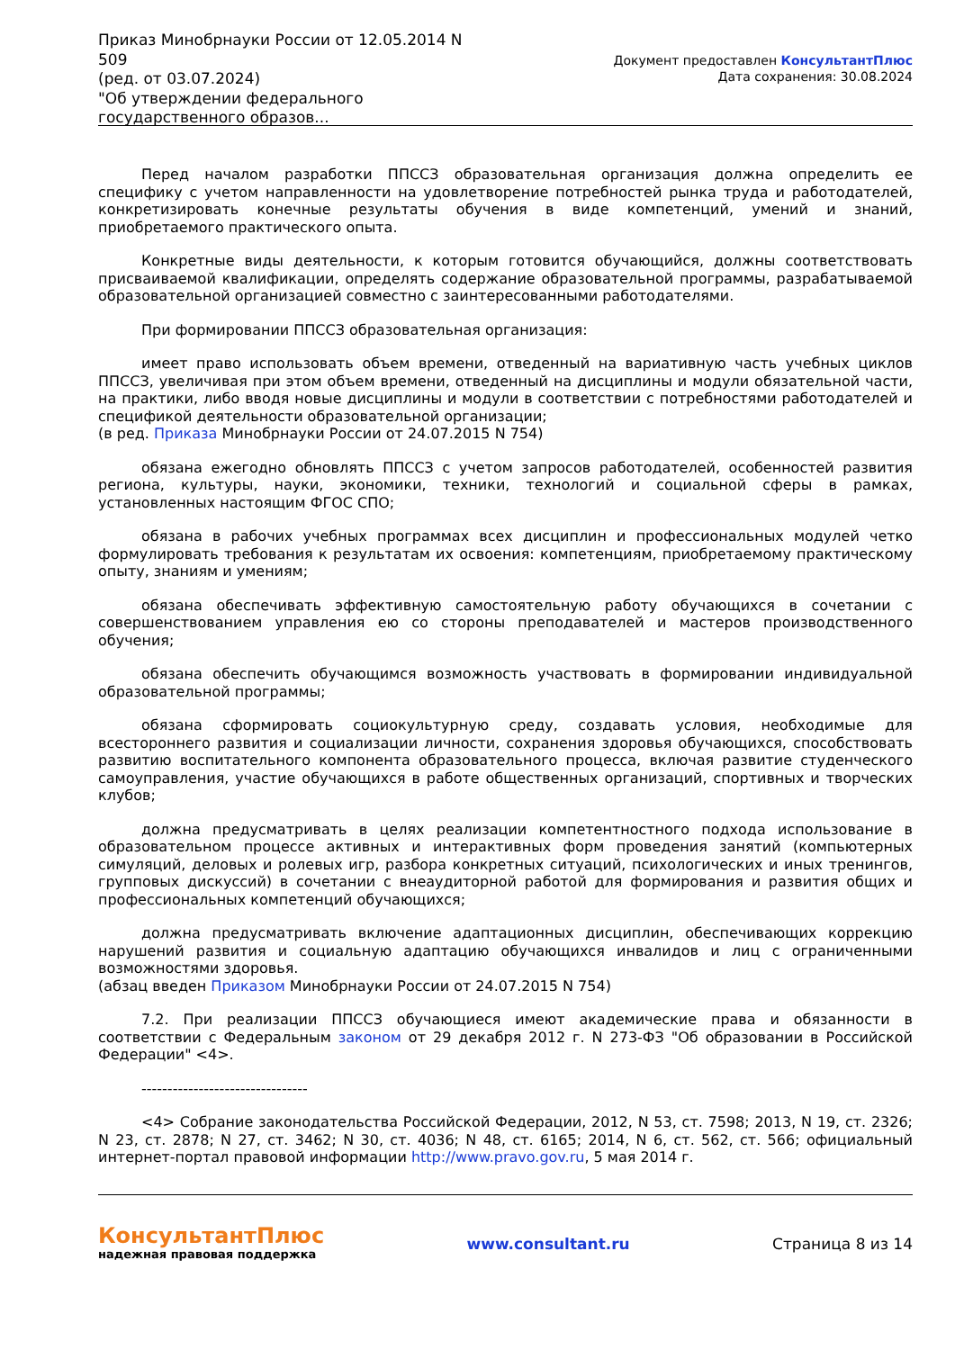Приказ Минобрнауки России от 12.05.2014 N 509
(ред. от 03.07.2024)
"Об утверждении федерального государственного образов...
Документ предоставлен КонсультантПлюс
Дата сохранения: 30.08.2024
Перед началом разработки ППССЗ образовательная организация должна определить ее специфику с учетом направленности на удовлетворение потребностей рынка труда и работодателей, конкретизировать конечные результаты обучения в виде компетенций, умений и знаний, приобретаемого практического опыта.
Конкретные виды деятельности, к которым готовится обучающийся, должны соответствовать присваиваемой квалификации, определять содержание образовательной программы, разрабатываемой образовательной организацией совместно с заинтересованными работодателями.
При формировании ППССЗ образовательная организация:
имеет право использовать объем времени, отведенный на вариативную часть учебных циклов ППССЗ, увеличивая при этом объем времени, отведенный на дисциплины и модули обязательной части, на практики, либо вводя новые дисциплины и модули в соответствии с потребностями работодателей и спецификой деятельности образовательной организации;
(в ред. Приказа Минобрнауки России от 24.07.2015 N 754)
обязана ежегодно обновлять ППССЗ с учетом запросов работодателей, особенностей развития региона, культуры, науки, экономики, техники, технологий и социальной сферы в рамках, установленных настоящим ФГОС СПО;
обязана в рабочих учебных программах всех дисциплин и профессиональных модулей четко формулировать требования к результатам их освоения: компетенциям, приобретаемому практическому опыту, знаниям и умениям;
обязана обеспечивать эффективную самостоятельную работу обучающихся в сочетании с совершенствованием управления ею со стороны преподавателей и мастеров производственного обучения;
обязана обеспечить обучающимся возможность участвовать в формировании индивидуальной образовательной программы;
обязана сформировать социокультурную среду, создавать условия, необходимые для всестороннего развития и социализации личности, сохранения здоровья обучающихся, способствовать развитию воспитательного компонента образовательного процесса, включая развитие студенческого самоуправления, участие обучающихся в работе общественных организаций, спортивных и творческих клубов;
должна предусматривать в целях реализации компетентностного подхода использование в образовательном процессе активных и интерактивных форм проведения занятий (компьютерных симуляций, деловых и ролевых игр, разбора конкретных ситуаций, психологических и иных тренингов, групповых дискуссий) в сочетании с внеаудиторной работой для формирования и развития общих и профессиональных компетенций обучающихся;
должна предусматривать включение адаптационных дисциплин, обеспечивающих коррекцию нарушений развития и социальную адаптацию обучающихся инвалидов и лиц с ограниченными возможностями здоровья.
(абзац введен Приказом Минобрнауки России от 24.07.2015 N 754)
7.2. При реализации ППССЗ обучающиеся имеют академические права и обязанности в соответствии с Федеральным законом от 29 декабря 2012 г. N 273-ФЗ "Об образовании в Российской Федерации" <4>.
--------------------------------
<4> Собрание законодательства Российской Федерации, 2012, N 53, ст. 7598; 2013, N 19, ст. 2326; N 23, ст. 2878; N 27, ст. 3462; N 30, ст. 4036; N 48, ст. 6165; 2014, N 6, ст. 562, ст. 566; официальный интернет-портал правовой информации http://www.pravo.gov.ru, 5 мая 2014 г.
КонсультантПлюс
надежная правовая поддержка
www.consultant.ru Страница 8 из 14